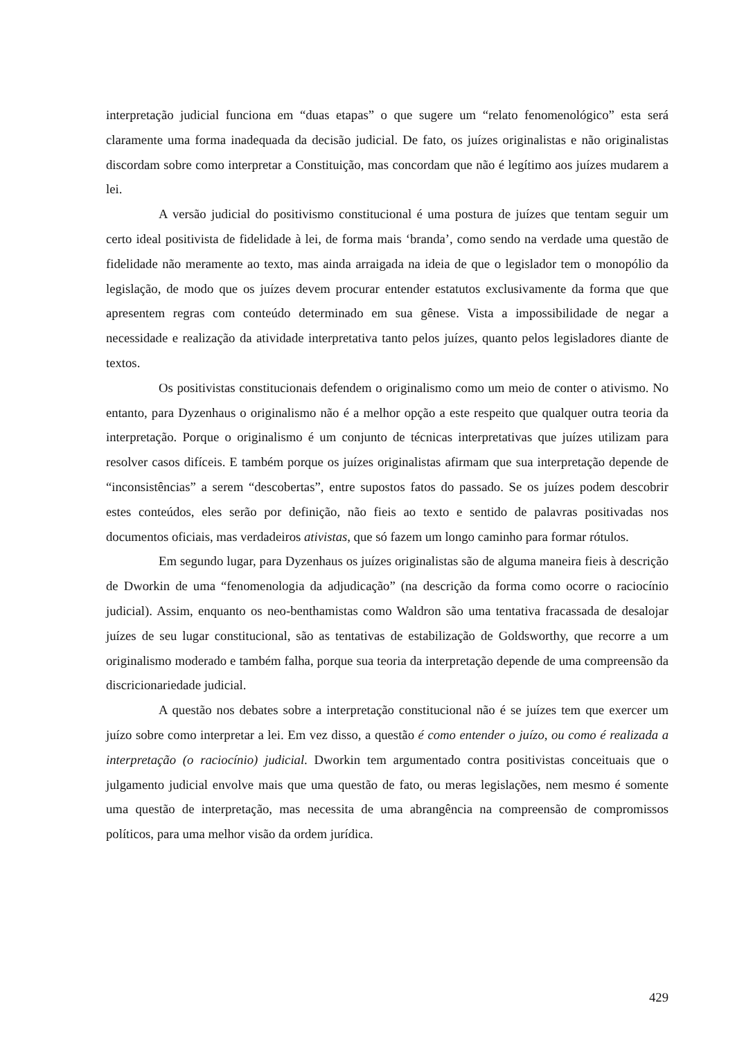interpretação judicial funciona em “duas etapas” o que sugere um “relato fenomenológico” esta será claramente uma forma inadequada da decisão judicial. De fato, os juízes originalistas e não originalistas discordam sobre como interpretar a Constituição, mas concordam que não é legítimo aos juízes mudarem a lei.
A versão judicial do positivismo constitucional é uma postura de juízes que tentam seguir um certo ideal positivista de fidelidade à lei, de forma mais ‘branda’, como sendo na verdade uma questão de fidelidade não meramente ao texto, mas ainda arraigada na ideia de que o legislador tem o monopólio da legislação, de modo que os juízes devem procurar entender estatutos exclusivamente da forma que que apresentem regras com conteúdo determinado em sua gênese. Vista a impossibilidade de negar a necessidade e realização da atividade interpretativa tanto pelos juízes, quanto pelos legisladores diante de textos.
Os positivistas constitucionais defendem o originalismo como um meio de conter o ativismo. No entanto, para Dyzenhaus o originalismo não é a melhor opção a este respeito que qualquer outra teoria da interpretação. Porque o originalismo é um conjunto de técnicas interpretativas que juízes utilizam para resolver casos difíceis. E também porque os juízes originalistas afirmam que sua interpretação depende de “inconsistências” a serem “descobertas”, entre supostos fatos do passado. Se os juízes podem descobrir estes conteúdos, eles serão por definição, não fieis ao texto e sentido de palavras positivadas nos documentos oficiais, mas verdadeiros ativistas, que só fazem um longo caminho para formar rótulos.
Em segundo lugar, para Dyzenhaus os juízes originalistas são de alguma maneira fieis à descrição de Dworkin de uma “fenomenologia da adjudicação” (na descrição da forma como ocorre o raciocínio judicial). Assim, enquanto os neo-benthamistas como Waldron são uma tentativa fracassada de desalojar juízes de seu lugar constitucional, são as tentativas de estabilização de Goldsworthy, que recorre a um originalismo moderado e também falha, porque sua teoria da interpretação depende de uma compreensão da discricionariedade judicial.
A questão nos debates sobre a interpretação constitucional não é se juízes tem que exercer um juízo sobre como interpretar a lei. Em vez disso, a questão é como entender o juízo, ou como é realizada a interpretação (o raciocínio) judicial. Dworkin tem argumentado contra positivistas conceituais que o julgamento judicial envolve mais que uma questão de fato, ou meras legislações, nem mesmo é somente uma questão de interpretação, mas necessita de uma abrangência na compreensão de compromissos políticos, para uma melhor visão da ordem jurídica.
429